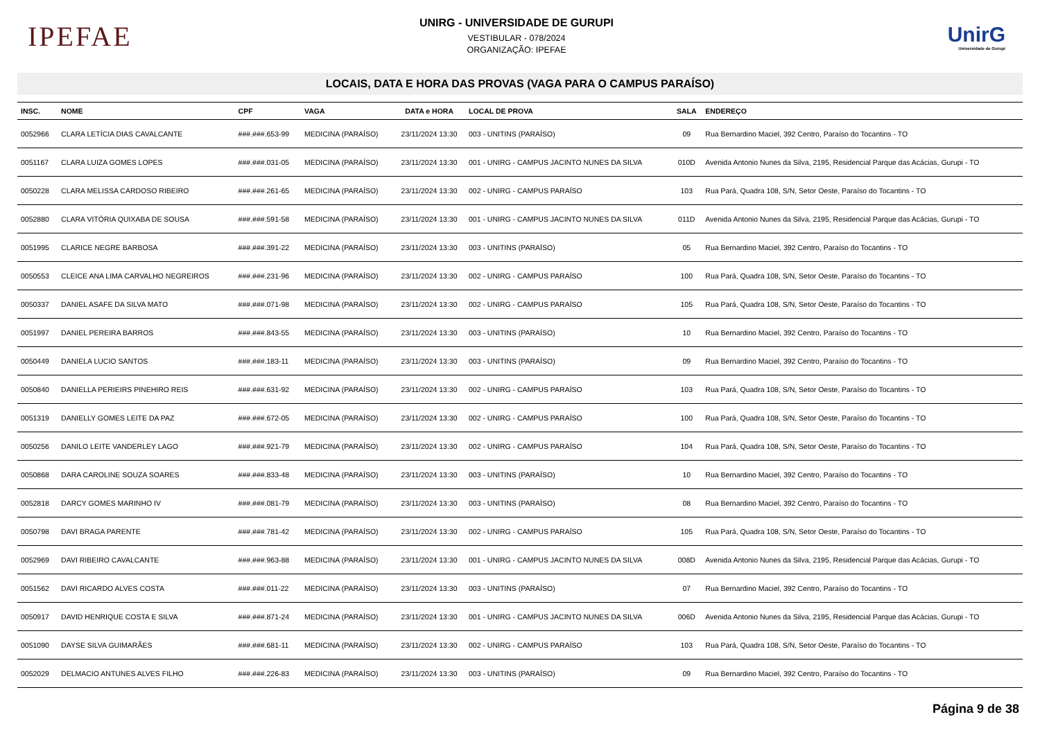IPEFAE
UNIRG - UNIVERSIDADE DE GURUPI
VESTIBULAR - 078/2024
ORGANIZAÇÃO: IPEFAE
UnirG
Universidade de Gurupi
LOCAIS, DATA E HORA DAS PROVAS (VAGA PARA O CAMPUS PARAÍSO)
| INSC. | NOME | CPF | VAGA | DATA e HORA | LOCAL DE PROVA | SALA | ENDEREÇO |
| --- | --- | --- | --- | --- | --- | --- | --- |
| 0052966 | CLARA LETÍCIA DIAS CAVALCANTE | ###.###.653-99 | MEDICINA (PARAÍSO) | 23/11/2024 13:30 | 003 - UNITINS (PARAÍSO) | 09 | Rua Bernardino Maciel, 392 Centro, Paraíso do Tocantins - TO |
| 0051167 | CLARA LUIZA GOMES LOPES | ###.###.031-05 | MEDICINA (PARAÍSO) | 23/11/2024 13:30 | 001 - UNIRG - CAMPUS JACINTO NUNES DA SILVA | 010D | Avenida Antonio Nunes da Silva, 2195, Residencial Parque das Acácias, Gurupi - TO |
| 0050228 | CLARA MELISSA CARDOSO RIBEIRO | ###.###.261-65 | MEDICINA (PARAÍSO) | 23/11/2024 13:30 | 002 - UNIRG - CAMPUS PARAÍSO | 103 | Rua Pará, Quadra 108, S/N, Setor Oeste, Paraíso do Tocantins - TO |
| 0052880 | CLARA VITÓRIA QUIXABA DE SOUSA | ###.###.591-58 | MEDICINA (PARAÍSO) | 23/11/2024 13:30 | 001 - UNIRG - CAMPUS JACINTO NUNES DA SILVA | 011D | Avenida Antonio Nunes da Silva, 2195, Residencial Parque das Acácias, Gurupi - TO |
| 0051995 | CLARICE NEGRE BARBOSA | ###.###.391-22 | MEDICINA (PARAÍSO) | 23/11/2024 13:30 | 003 - UNITINS (PARAÍSO) | 05 | Rua Bernardino Maciel, 392 Centro, Paraíso do Tocantins - TO |
| 0050553 | CLEICE ANA LIMA CARVALHO NEGREIROS | ###.###.231-96 | MEDICINA (PARAÍSO) | 23/11/2024 13:30 | 002 - UNIRG - CAMPUS PARAÍSO | 100 | Rua Pará, Quadra 108, S/N, Setor Oeste, Paraíso do Tocantins - TO |
| 0050337 | DANIEL ASAFE DA SILVA MATO | ###.###.071-98 | MEDICINA (PARAÍSO) | 23/11/2024 13:30 | 002 - UNIRG - CAMPUS PARAÍSO | 105 | Rua Pará, Quadra 108, S/N, Setor Oeste, Paraíso do Tocantins - TO |
| 0051997 | DANIEL PEREIRA BARROS | ###.###.843-55 | MEDICINA (PARAÍSO) | 23/11/2024 13:30 | 003 - UNITINS (PARAÍSO) | 10 | Rua Bernardino Maciel, 392 Centro, Paraíso do Tocantins - TO |
| 0050449 | DANIELA LUCIO SANTOS | ###.###.183-11 | MEDICINA (PARAÍSO) | 23/11/2024 13:30 | 003 - UNITINS (PARAÍSO) | 09 | Rua Bernardino Maciel, 392 Centro, Paraíso do Tocantins - TO |
| 0050840 | DANIELLA PERIEIRS PINEHIRO REIS | ###.###.631-92 | MEDICINA (PARAÍSO) | 23/11/2024 13:30 | 002 - UNIRG - CAMPUS PARAÍSO | 103 | Rua Pará, Quadra 108, S/N, Setor Oeste, Paraíso do Tocantins - TO |
| 0051319 | DANIELLY GOMES LEITE DA PAZ | ###.###.672-05 | MEDICINA (PARAÍSO) | 23/11/2024 13:30 | 002 - UNIRG - CAMPUS PARAÍSO | 100 | Rua Pará, Quadra 108, S/N, Setor Oeste, Paraíso do Tocantins - TO |
| 0050256 | DANILO LEITE VANDERLEY LAGO | ###.###.921-79 | MEDICINA (PARAÍSO) | 23/11/2024 13:30 | 002 - UNIRG - CAMPUS PARAÍSO | 104 | Rua Pará, Quadra 108, S/N, Setor Oeste, Paraíso do Tocantins - TO |
| 0050868 | DARA CAROLINE SOUZA SOARES | ###.###.833-48 | MEDICINA (PARAÍSO) | 23/11/2024 13:30 | 003 - UNITINS (PARAÍSO) | 10 | Rua Bernardino Maciel, 392 Centro, Paraíso do Tocantins - TO |
| 0052818 | DARCY GOMES MARINHO IV | ###.###.081-79 | MEDICINA (PARAÍSO) | 23/11/2024 13:30 | 003 - UNITINS (PARAÍSO) | 08 | Rua Bernardino Maciel, 392 Centro, Paraíso do Tocantins - TO |
| 0050798 | DAVI BRAGA PARENTE | ###.###.781-42 | MEDICINA (PARAÍSO) | 23/11/2024 13:30 | 002 - UNIRG - CAMPUS PARAÍSO | 105 | Rua Pará, Quadra 108, S/N, Setor Oeste, Paraíso do Tocantins - TO |
| 0052969 | DAVI RIBEIRO CAVALCANTE | ###.###.963-88 | MEDICINA (PARAÍSO) | 23/11/2024 13:30 | 001 - UNIRG - CAMPUS JACINTO NUNES DA SILVA | 008D | Avenida Antonio Nunes da Silva, 2195, Residencial Parque das Acácias, Gurupi - TO |
| 0051562 | DAVI RICARDO ALVES COSTA | ###.###.011-22 | MEDICINA (PARAÍSO) | 23/11/2024 13:30 | 003 - UNITINS (PARAÍSO) | 07 | Rua Bernardino Maciel, 392 Centro, Paraíso do Tocantins - TO |
| 0050917 | DAVID HENRIQUE COSTA E SILVA | ###.###.871-24 | MEDICINA (PARAÍSO) | 23/11/2024 13:30 | 001 - UNIRG - CAMPUS JACINTO NUNES DA SILVA | 006D | Avenida Antonio Nunes da Silva, 2195, Residencial Parque das Acácias, Gurupi - TO |
| 0051090 | DAYSE SILVA GUIMARÃES | ###.###.681-11 | MEDICINA (PARAÍSO) | 23/11/2024 13:30 | 002 - UNIRG - CAMPUS PARAÍSO | 103 | Rua Pará, Quadra 108, S/N, Setor Oeste, Paraíso do Tocantins - TO |
| 0052029 | DELMACIO ANTUNES ALVES FILHO | ###.###.226-83 | MEDICINA (PARAÍSO) | 23/11/2024 13:30 | 003 - UNITINS (PARAÍSO) | 09 | Rua Bernardino Maciel, 392 Centro, Paraíso do Tocantins - TO |
Página 9 de 38